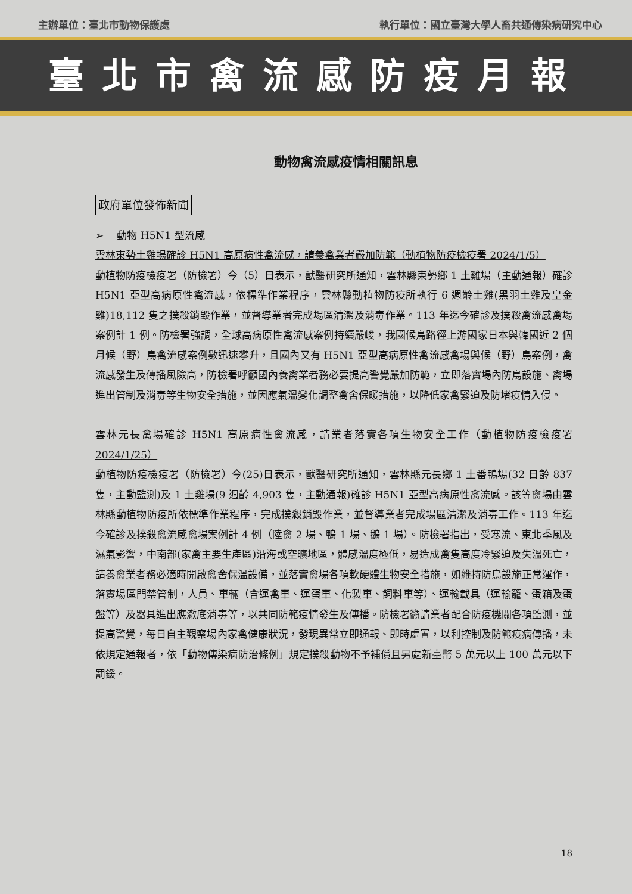主辦單位：臺北市動物保護處 執行單位：國立臺灣大學人畜共通傳染病研究中心
臺北市禽流感防疫月報
動物禽流感疫情相關訊息
政府單位發佈新聞
➢　 動物 H5N1 型流感
雲林東勢土雞場確診 H5N1 高原病性禽流感，請養禽業者嚴加防範（動植物防疫檢疫署 2024/1/5）
動植物防疫檢疫署（防檢署）今（5）日表示，獸醫研究所通知，雲林縣東勢鄉 1 土雞場（主動通報）確診 H5N1 亞型高病原性禽流感，依標準作業程序，雲林縣動植物防疫所執行 6 週齡土雞(黑羽土雞及皇金雞)18,112 隻之撲殺銷毀作業，並督導業者完成場區清潔及消毒作業。113 年迄今確診及撲殺禽流感禽場案例計 1 例。防檢署強調，全球高病原性禽流感案例持續嚴峻，我國候鳥路徑上游國家日本與韓國近 2 個月候（野）鳥禽流感案例數迅速攀升，且國內又有 H5N1 亞型高病原性禽流感禽場與候（野）鳥案例，禽流感發生及傳播風險高，防檢署呼籲國內養禽業者務必要提高警覺嚴加防範，立即落實場內防鳥設施、禽場進出管制及消毒等生物安全措施，並因應氣溫變化調整禽舍保暖措施，以降低家禽緊迫及防堵疫情入侵。
雲林元長禽場確診 H5N1 高原病性禽流感，請業者落實各項生物安全工作（動植物防疫檢疫署 2024/1/25）
動植物防疫檢疫署（防檢署）今(25)日表示，獸醫研究所通知，雲林縣元長鄉 1 土番鴨場(32 日齡 837 隻，主動監測)及 1 土雞場(9 週齡 4,903 隻，主動通報)確診 H5N1 亞型高病原性禽流感。該等禽場由雲林縣動植物防疫所依標準作業程序，完成撲殺銷毀作業，並督導業者完成場區清潔及消毒工作。113 年迄今確診及撲殺禽流感禽場案例計 4 例（陸禽 2 場、鴨 1 場、鵝 1 場）。防檢署指出，受寒流、東北季風及濕氣影響，中南部(家禽主要生產區)沿海或空曠地區，體感溫度極低，易造成禽隻高度冷緊迫及失溫死亡，請養禽業者務必適時開啟禽舍保溫設備，並落實禽場各項軟硬體生物安全措施，如維持防鳥設施正常運作，落實場區門禁管制，人員、車輛（含運禽車、運蛋車、化製車、飼料車等）、運輸載具（運輸籠、蛋箱及蛋盤等）及器具進出應澈底消毒等，以共同防範疫情發生及傳播。防檢署籲請業者配合防疫機關各項監測，並提高警覺，每日自主觀察場內家禽健康狀況，發現異常立即通報、即時處置，以利控制及防範疫病傳播，未依規定通報者，依「動物傳染病防治條例」規定撲殺動物不予補償且另處新臺幣 5 萬元以上 100 萬元以下罰鍰。
18